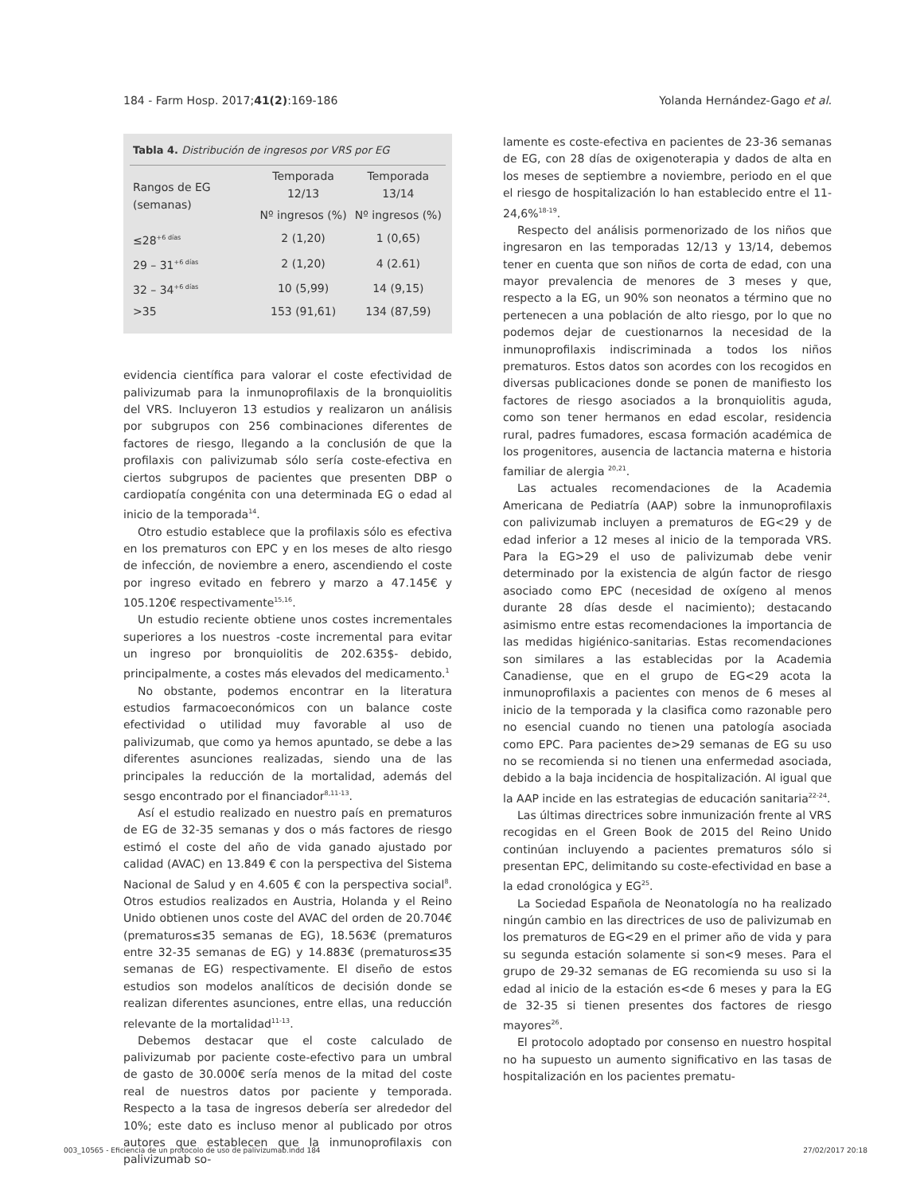184 - Farm Hosp. 2017;41(2):169-186 Yolanda Hernández-Gago et al.
| Tabla 4. Distribución de ingresos por VRS por EG | | |
| --- | --- | --- |
| Rangos de EG (semanas) | Temporada 12/13 | Temporada 13/14 |
| | Nº ingresos (%) | Nº ingresos (%) |
| ≤28<sup>+6 días</sup> | 2 (1,20) | 1 (0,65) |
| 29 – 31<sup>+6 días</sup> | 2 (1,20) | 4 (2.61) |
| 32 – 34<sup>+6 días</sup> | 10 (5,99) | 14 (9,15) |
| >35 | 153 (91,61) | 134 (87,59) |
evidencia científica para valorar el coste efectividad de palivizumab para la inmunoprofilaxis de la bronquiolitis del VRS. Incluyeron 13 estudios y realizaron un análisis por subgrupos con 256 combinaciones diferentes de factores de riesgo, llegando a la conclusión de que la profilaxis con palivizumab sólo sería coste-efectiva en ciertos subgrupos de pacientes que presenten DBP o cardiopatía congénita con una determinada EG o edad al inicio de la temporada<sup>14</sup>.
Otro estudio establece que la profilaxis sólo es efectiva en los prematuros con EPC y en los meses de alto riesgo de infección, de noviembre a enero, ascendiendo el coste por ingreso evitado en febrero y marzo a 47.145€ y 105.120€ respectivamente<sup>15,16</sup>.
Un estudio reciente obtiene unos costes incrementales superiores a los nuestros -coste incremental para evitar un ingreso por bronquiolitis de 202.635$- debido, principalmente, a costes más elevados del medicamento.<sup>1</sup>
No obstante, podemos encontrar en la literatura estudios farmacoeconómicos con un balance coste efectividad o utilidad muy favorable al uso de palivizumab, que como ya hemos apuntado, se debe a las diferentes asunciones realizadas, siendo una de las principales la reducción de la mortalidad, además del sesgo encontrado por el financiador<sup>8,11-13</sup>.
Así el estudio realizado en nuestro país en prematuros de EG de 32-35 semanas y dos o más factores de riesgo estimó el coste del año de vida ganado ajustado por calidad (AVAC) en 13.849 € con la perspectiva del Sistema Nacional de Salud y en 4.605 € con la perspectiva social<sup>8</sup>. Otros estudios realizados en Austria, Holanda y el Reino Unido obtienen unos coste del AVAC del orden de 20.704€ (prematuros≤35 semanas de EG), 18.563€ (prematuros entre 32-35 semanas de EG) y 14.883€ (prematuros≤35 semanas de EG) respectivamente. El diseño de estos estudios son modelos analíticos de decisión donde se realizan diferentes asunciones, entre ellas, una reducción relevante de la mortalidad<sup>11-13</sup>.
Debemos destacar que el coste calculado de palivizumab por paciente coste-efectivo para un umbral de gasto de 30.000€ sería menos de la mitad del coste real de nuestros datos por paciente y temporada. Respecto a la tasa de ingresos debería ser alrededor del 10%; este dato es incluso menor al publicado por otros autores que establecen que la inmunoprofilaxis con palivizumab so-
lamente es coste-efectiva en pacientes de 23-36 semanas de EG, con 28 días de oxigenoterapia y dados de alta en los meses de septiembre a noviembre, periodo en el que el riesgo de hospitalización lo han establecido entre el 11-24,6%<sup>18-19</sup>.
Respecto del análisis pormenorizado de los niños que ingresaron en las temporadas 12/13 y 13/14, debemos tener en cuenta que son niños de corta de edad, con una mayor prevalencia de menores de 3 meses y que, respecto a la EG, un 90% son neonatos a término que no pertenecen a una población de alto riesgo, por lo que no podemos dejar de cuestionarnos la necesidad de la inmunoprofilaxis indiscriminada a todos los niños prematuros. Estos datos son acordes con los recogidos en diversas publicaciones donde se ponen de manifiesto los factores de riesgo asociados a la bronquiolitis aguda, como son tener hermanos en edad escolar, residencia rural, padres fumadores, escasa formación académica de los progenitores, ausencia de lactancia materna e historia familiar de alergia <sup>20,21</sup>.
Las actuales recomendaciones de la Academia Americana de Pediatría (AAP) sobre la inmunoprofilaxis con palivizumab incluyen a prematuros de EG<29 y de edad inferior a 12 meses al inicio de la temporada VRS. Para la EG>29 el uso de palivizumab debe venir determinado por la existencia de algún factor de riesgo asociado como EPC (necesidad de oxígeno al menos durante 28 días desde el nacimiento); destacando asimismo entre estas recomendaciones la importancia de las medidas higiénico-sanitarias. Estas recomendaciones son similares a las establecidas por la Academia Canadiense, que en el grupo de EG<29 acota la inmunoprofilaxis a pacientes con menos de 6 meses al inicio de la temporada y la clasifica como razonable pero no esencial cuando no tienen una patología asociada como EPC. Para pacientes de>29 semanas de EG su uso no se recomienda si no tienen una enfermedad asociada, debido a la baja incidencia de hospitalización. Al igual que la AAP incide en las estrategias de educación sanitaria<sup>22-24</sup>.
Las últimas directrices sobre inmunización frente al VRS recogidas en el Green Book de 2015 del Reino Unido continúan incluyendo a pacientes prematuros sólo si presentan EPC, delimitando su coste-efectividad en base a la edad cronológica y EG<sup>25</sup>.
La Sociedad Española de Neonatología no ha realizado ningún cambio en las directrices de uso de palivizumab en los prematuros de EG<29 en el primer año de vida y para su segunda estación solamente si son<9 meses. Para el grupo de 29-32 semanas de EG recomienda su uso si la edad al inicio de la estación es<de 6 meses y para la EG de 32-35 si tienen presentes dos factores de riesgo mayores<sup>26</sup>.
El protocolo adoptado por consenso en nuestro hospital no ha supuesto un aumento significativo en las tasas de hospitalización en los pacientes prematu-
003_10565 - Eficiencia de un protocolo de uso de palivizumab.indd 184 27/02/2017 20:18